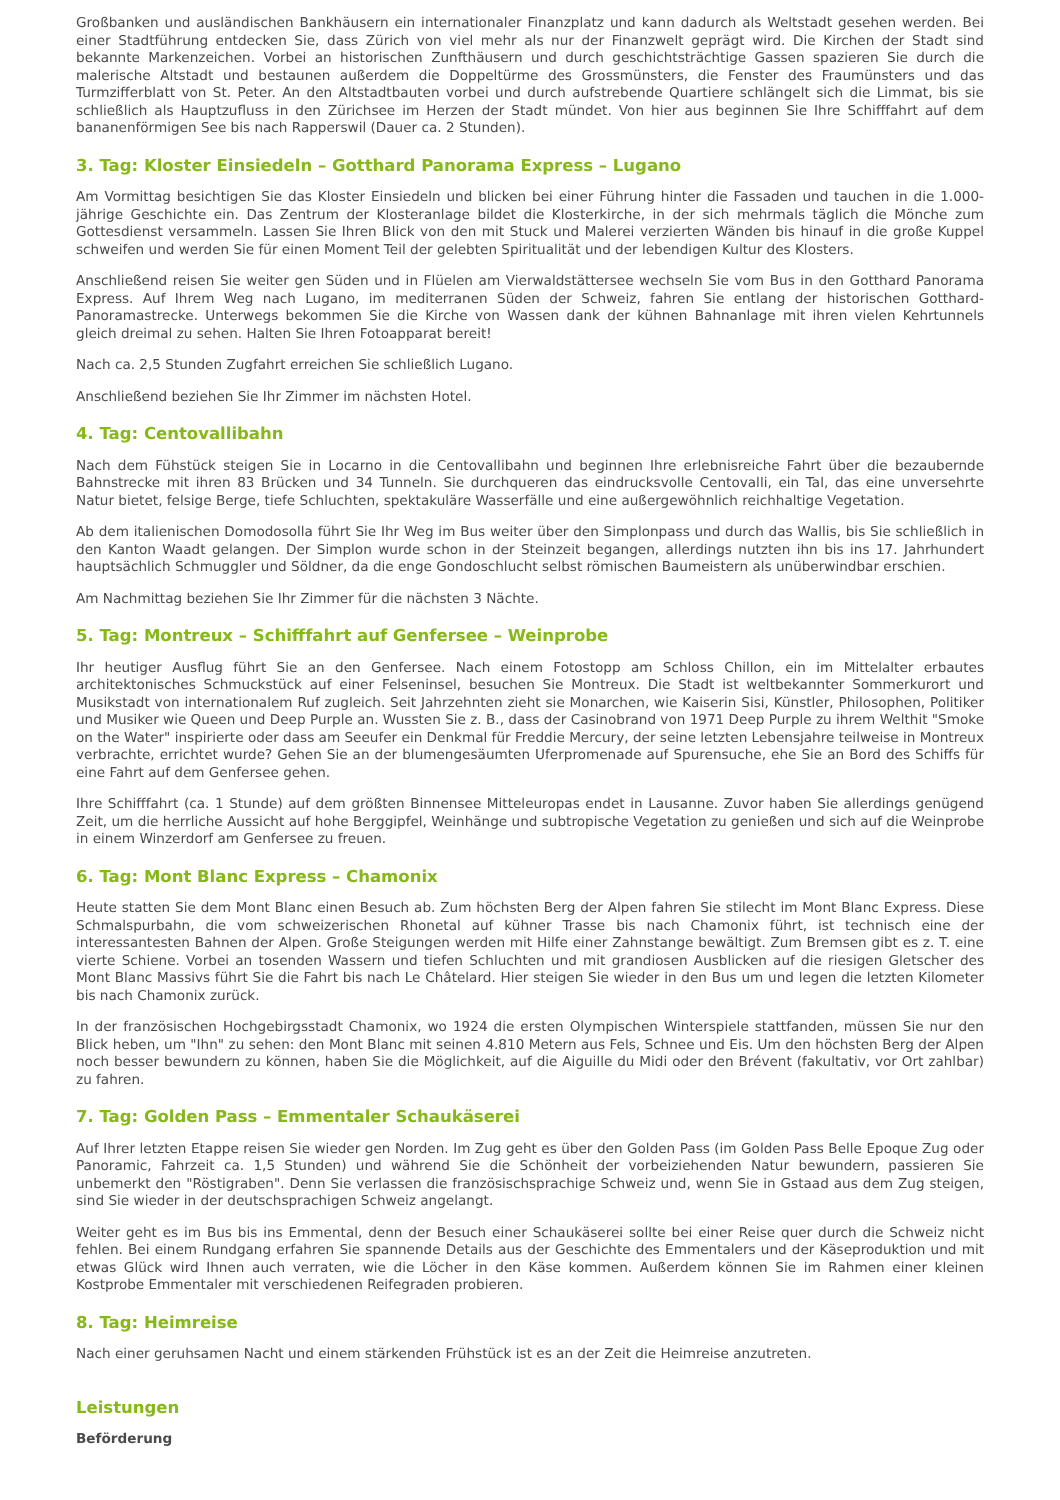Großbanken und ausländischen Bankhäusern ein internationaler Finanzplatz und kann dadurch als Weltstadt gesehen werden. Bei einer Stadtführung entdecken Sie, dass Zürich von viel mehr als nur der Finanzwelt geprägt wird. Die Kirchen der Stadt sind bekannte Markenzeichen. Vorbei an historischen Zunfthäusern und durch geschichtsträchtige Gassen spazieren Sie durch die malerische Altstadt und bestaunen außerdem die Doppeltürme des Grossmünsters, die Fenster des Fraumünsters und das Turmzifferblatt von St. Peter. An den Altstadtbauten vorbei und durch aufstrebende Quartiere schlängelt sich die Limmat, bis sie schließlich als Hauptzufluss in den Zürichsee im Herzen der Stadt mündet. Von hier aus beginnen Sie Ihre Schifffahrt auf dem bananenförmigen See bis nach Rapperswil (Dauer ca. 2 Stunden).
3. Tag: Kloster Einsiedeln – Gotthard Panorama Express – Lugano
Am Vormittag besichtigen Sie das Kloster Einsiedeln und blicken bei einer Führung hinter die Fassaden und tauchen in die 1.000-jährige Geschichte ein. Das Zentrum der Klosteranlage bildet die Klosterkirche, in der sich mehrmals täglich die Mönche zum Gottesdienst versammeln. Lassen Sie Ihren Blick von den mit Stuck und Malerei verzierten Wänden bis hinauf in die große Kuppel schweifen und werden Sie für einen Moment Teil der gelebten Spiritualität und der lebendigen Kultur des Klosters.
Anschließend reisen Sie weiter gen Süden und in Flüelen am Vierwaldstättersee wechseln Sie vom Bus in den Gotthard Panorama Express. Auf Ihrem Weg nach Lugano, im mediterranen Süden der Schweiz, fahren Sie entlang der historischen Gotthard-Panoramastrecke. Unterwegs bekommen Sie die Kirche von Wassen dank der kühnen Bahnanlage mit ihren vielen Kehrtunnels gleich dreimal zu sehen. Halten Sie Ihren Fotoapparat bereit!
Nach ca. 2,5 Stunden Zugfahrt erreichen Sie schließlich Lugano.
Anschließend beziehen Sie Ihr Zimmer im nächsten Hotel.
4. Tag: Centovallibahn
Nach dem Fühstück steigen Sie in Locarno in die Centovallibahn und beginnen Ihre erlebnisreiche Fahrt über die bezaubernde Bahnstrecke mit ihren 83 Brücken und 34 Tunneln. Sie durchqueren das eindrucksvolle Centovalli, ein Tal, das eine unversehrte Natur bietet, felsige Berge, tiefe Schluchten, spektakuläre Wasserfälle und eine außergewöhnlich reichhaltige Vegetation.
Ab dem italienischen Domodosolla führt Sie Ihr Weg im Bus weiter über den Simplonpass und durch das Wallis, bis Sie schließlich in den Kanton Waadt gelangen. Der Simplon wurde schon in der Steinzeit begangen, allerdings nutzten ihn bis ins 17. Jahrhundert hauptsächlich Schmuggler und Söldner, da die enge Gondoschlucht selbst römischen Baumeistern als unüberwindbar erschien.
Am Nachmittag beziehen Sie Ihr Zimmer für die nächsten 3 Nächte.
5. Tag: Montreux – Schifffahrt auf Genfersee – Weinprobe
Ihr heutiger Ausflug führt Sie an den Genfersee. Nach einem Fotostopp am Schloss Chillon, ein im Mittelalter erbautes architektonisches Schmuckstück auf einer Felseninsel, besuchen Sie Montreux. Die Stadt ist weltbekannter Sommerkurort und Musikstadt von internationalem Ruf zugleich. Seit Jahrzehnten zieht sie Monarchen, wie Kaiserin Sisi, Künstler, Philosophen, Politiker und Musiker wie Queen und Deep Purple an. Wussten Sie z. B., dass der Casinobrand von 1971 Deep Purple zu ihrem Welthit "Smoke on the Water" inspirierte oder dass am Seeufer ein Denkmal für Freddie Mercury, der seine letzten Lebensjahre teilweise in Montreux verbrachte, errichtet wurde? Gehen Sie an der blumengesäumten Uferpromenade auf Spurensuche, ehe Sie an Bord des Schiffs für eine Fahrt auf dem Genfersee gehen.
Ihre Schifffahrt (ca. 1 Stunde) auf dem größten Binnensee Mitteleuropas endet in Lausanne. Zuvor haben Sie allerdings genügend Zeit, um die herrliche Aussicht auf hohe Berggipfel, Weinhänge und subtropische Vegetation zu genießen und sich auf die Weinprobe in einem Winzerdorf am Genfersee zu freuen.
6. Tag: Mont Blanc Express – Chamonix
Heute statten Sie dem Mont Blanc einen Besuch ab. Zum höchsten Berg der Alpen fahren Sie stilecht im Mont Blanc Express. Diese Schmalspurbahn, die vom schweizerischen Rhonetal auf kühner Trasse bis nach Chamonix führt, ist technisch eine der interessantesten Bahnen der Alpen. Große Steigungen werden mit Hilfe einer Zahnstange bewältigt. Zum Bremsen gibt es z. T. eine vierte Schiene. Vorbei an tosenden Wassern und tiefen Schluchten und mit grandiosen Ausblicken auf die riesigen Gletscher des Mont Blanc Massivs führt Sie die Fahrt bis nach Le Châtelard. Hier steigen Sie wieder in den Bus um und legen die letzten Kilometer bis nach Chamonix zurück.
In der französischen Hochgebirgsstadt Chamonix, wo 1924 die ersten Olympischen Winterspiele stattfanden, müssen Sie nur den Blick heben, um "Ihn" zu sehen: den Mont Blanc mit seinen 4.810 Metern aus Fels, Schnee und Eis. Um den höchsten Berg der Alpen noch besser bewundern zu können, haben Sie die Möglichkeit, auf die Aiguille du Midi oder den Brévent (fakultativ, vor Ort zahlbar) zu fahren.
7. Tag: Golden Pass – Emmentaler Schaukäserei
Auf Ihrer letzten Etappe reisen Sie wieder gen Norden. Im Zug geht es über den Golden Pass (im Golden Pass Belle Epoque Zug oder Panoramic, Fahrzeit ca. 1,5 Stunden) und während Sie die Schönheit der vorbeiziehenden Natur bewundern, passieren Sie unbemerkt den "Röstigraben". Denn Sie verlassen die französischsprachige Schweiz und, wenn Sie in Gstaad aus dem Zug steigen, sind Sie wieder in der deutschsprachigen Schweiz angelangt.
Weiter geht es im Bus bis ins Emmental, denn der Besuch einer Schaukäserei sollte bei einer Reise quer durch die Schweiz nicht fehlen. Bei einem Rundgang erfahren Sie spannende Details aus der Geschichte des Emmentalers und der Käseproduktion und mit etwas Glück wird Ihnen auch verraten, wie die Löcher in den Käse kommen. Außerdem können Sie im Rahmen einer kleinen Kostprobe Emmentaler mit verschiedenen Reifegraden probieren.
8. Tag: Heimreise
Nach einer geruhsamen Nacht und einem stärkenden Frühstück ist es an der Zeit die Heimreise anzutreten.
Leistungen
Beförderung